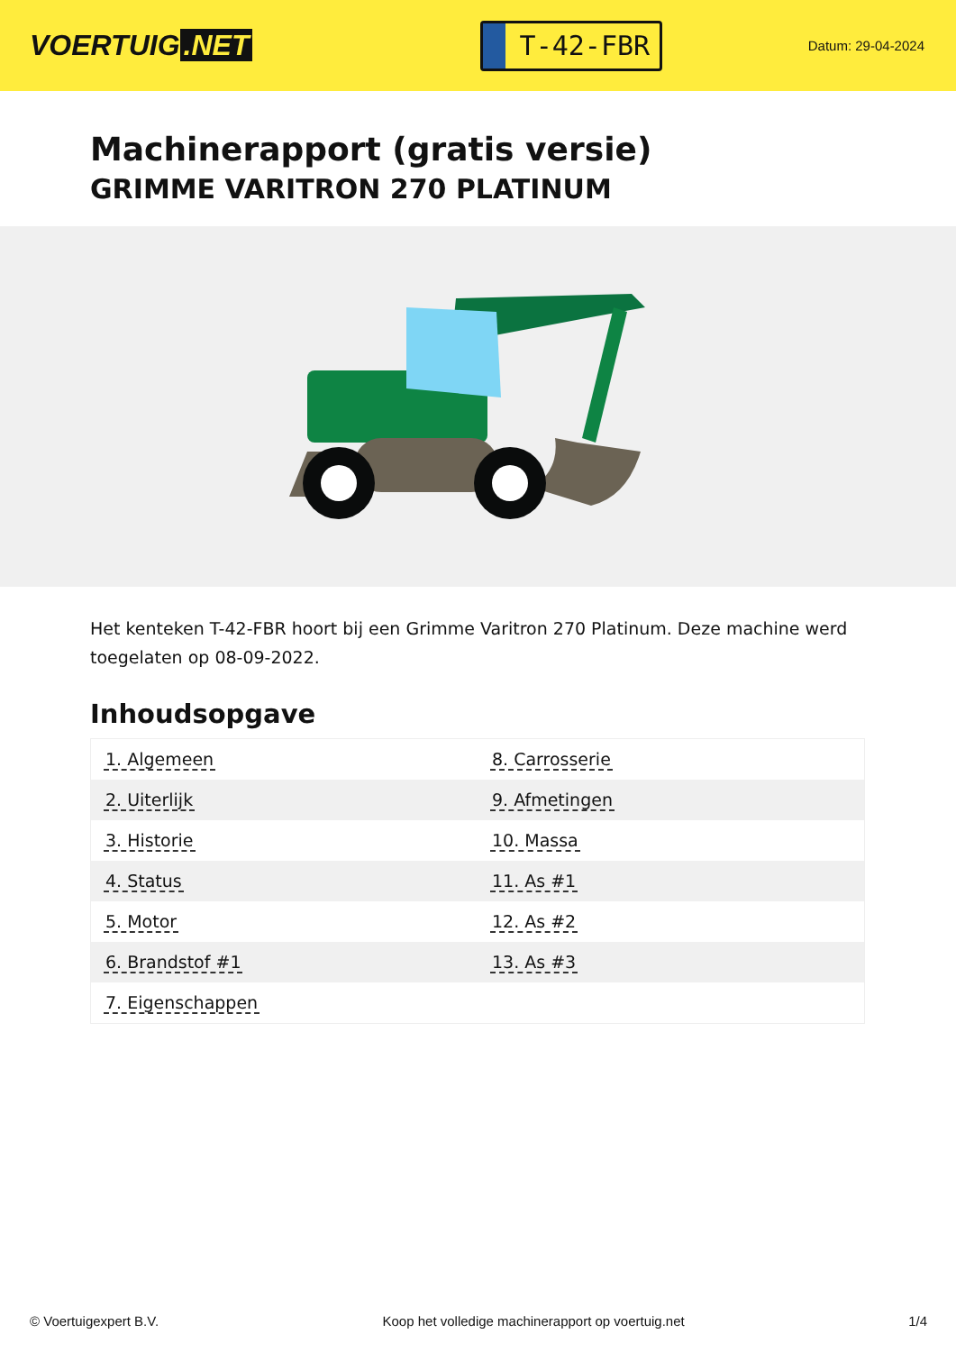VOERTUIG.NET
T-42-FBR
Datum: 29-04-2024
Machinerapport (gratis versie)
GRIMME VARITRON 270 PLATINUM
Het kenteken T-42-FBR hoort bij een Grimme Varitron 270 Platinum. Deze machine werd toegelaten op 08-09-2022.
Inhoudsopgave
| 1. Algemeen | 8. Carrosserie |
| 2. Uiterlijk | 9. Afmetingen |
| 3. Historie | 10. Massa |
| 4. Status | 11. As #1 |
| 5. Motor | 12. As #2 |
| 6. Brandstof #1 | 13. As #3 |
| 7. Eigenschappen | |
© Voertuigexpert B.V. Koop het volledige machinerapport op voertuig.net 1/4